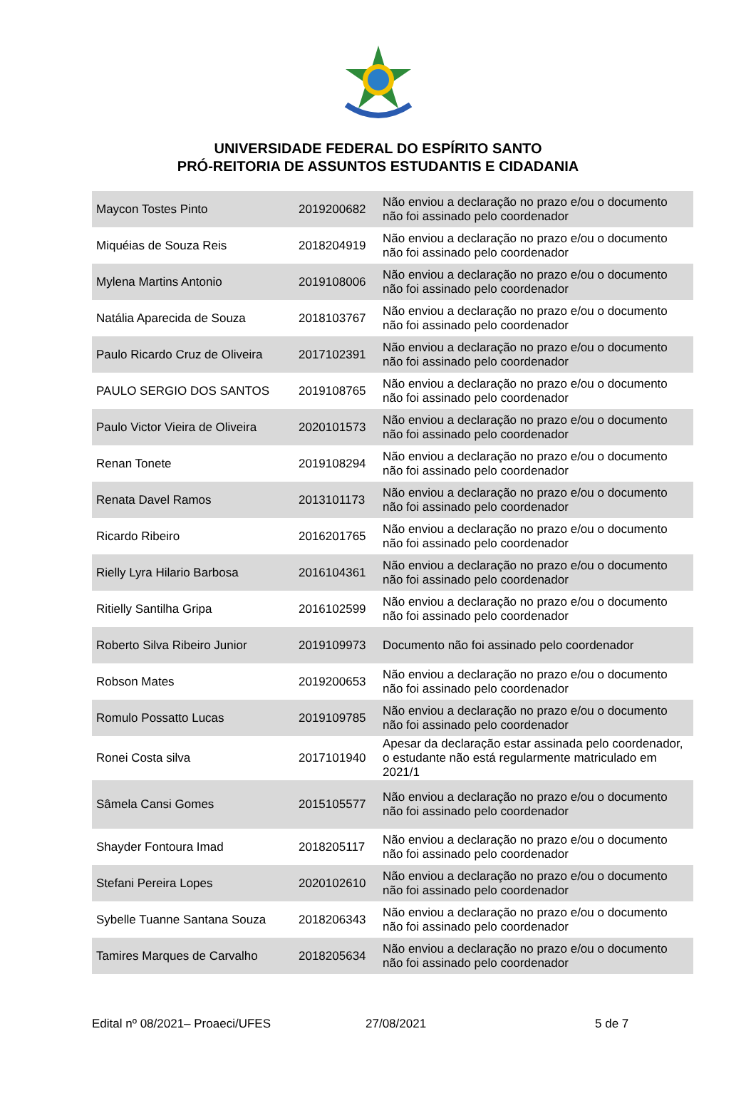UNIVERSIDADE FEDERAL DO ESPÍRITO SANTO
PRÓ-REITORIA DE ASSUNTOS ESTUDANTIS E CIDADANIA
| Maycon Tostes Pinto | 2019200682 | Não enviou a declaração no prazo e/ou o documento não foi assinado pelo coordenador |
| Miquéias de Souza Reis | 2018204919 | Não enviou a declaração no prazo e/ou o documento não foi assinado pelo coordenador |
| Mylena Martins Antonio | 2019108006 | Não enviou a declaração no prazo e/ou o documento não foi assinado pelo coordenador |
| Natália Aparecida de Souza | 2018103767 | Não enviou a declaração no prazo e/ou o documento não foi assinado pelo coordenador |
| Paulo Ricardo Cruz de Oliveira | 2017102391 | Não enviou a declaração no prazo e/ou o documento não foi assinado pelo coordenador |
| PAULO SERGIO DOS SANTOS | 2019108765 | Não enviou a declaração no prazo e/ou o documento não foi assinado pelo coordenador |
| Paulo Victor Vieira de Oliveira | 2020101573 | Não enviou a declaração no prazo e/ou o documento não foi assinado pelo coordenador |
| Renan Tonete | 2019108294 | Não enviou a declaração no prazo e/ou o documento não foi assinado pelo coordenador |
| Renata Davel Ramos | 2013101173 | Não enviou a declaração no prazo e/ou o documento não foi assinado pelo coordenador |
| Ricardo Ribeiro | 2016201765 | Não enviou a declaração no prazo e/ou o documento não foi assinado pelo coordenador |
| Rielly Lyra Hilario Barbosa | 2016104361 | Não enviou a declaração no prazo e/ou o documento não foi assinado pelo coordenador |
| Ritielly Santilha Gripa | 2016102599 | Não enviou a declaração no prazo e/ou o documento não foi assinado pelo coordenador |
| Roberto Silva Ribeiro Junior | 2019109973 | Documento não foi assinado pelo coordenador |
| Robson Mates | 2019200653 | Não enviou a declaração no prazo e/ou o documento não foi assinado pelo coordenador |
| Romulo Possatto Lucas | 2019109785 | Não enviou a declaração no prazo e/ou o documento não foi assinado pelo coordenador |
| Ronei Costa silva | 2017101940 | Apesar da declaração estar assinada pelo coordenador, o estudante não está regularmente matriculado em 2021/1 |
| Sâmela Cansi Gomes | 2015105577 | Não enviou a declaração no prazo e/ou o documento não foi assinado pelo coordenador |
| Shayder Fontoura Imad | 2018205117 | Não enviou a declaração no prazo e/ou o documento não foi assinado pelo coordenador |
| Stefani Pereira Lopes | 2020102610 | Não enviou a declaração no prazo e/ou o documento não foi assinado pelo coordenador |
| Sybelle Tuanne Santana Souza | 2018206343 | Não enviou a declaração no prazo e/ou o documento não foi assinado pelo coordenador |
| Tamires Marques de Carvalho | 2018205634 | Não enviou a declaração no prazo e/ou o documento não foi assinado pelo coordenador |
Edital nº 08/2021– Proaeci/UFES 27/08/2021 5 de 7